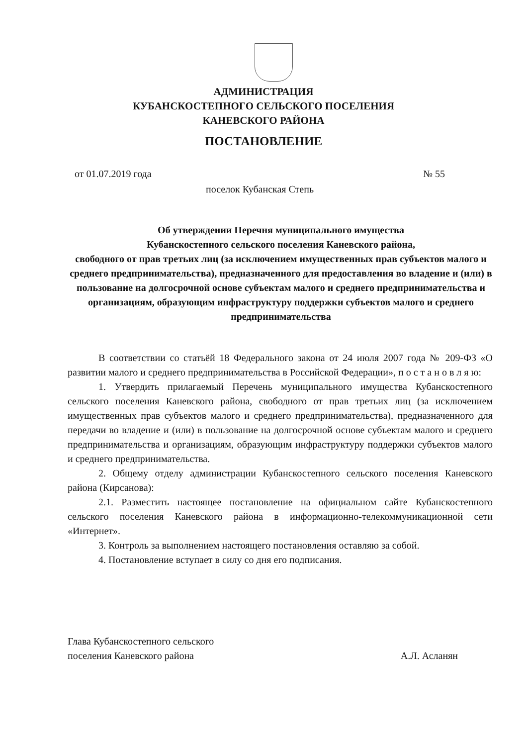АДМИНИСТРАЦИЯ
КУБАНСКОСТЕПНОГО СЕЛЬСКОГО ПОСЕЛЕНИЯ
КАНЕВСКОГО РАЙОНА
ПОСТАНОВЛЕНИЕ
от 01.07.2019 года № 55
поселок Кубанская Степь
Об утверждении Перечня муниципального имущества
Кубанскостепного сельского поселения Каневского района,
свободного от прав третьих лиц (за исключением имущественных прав субъектов малого и среднего предпринимательства), предназначенного для предоставления во владение и (или) в пользование на долгосрочной основе субъектам малого и среднего предпринимательства и организациям, образующим инфраструктуру поддержки субъектов малого и среднего предпринимательства
В соответствии со статьёй 18 Федерального закона от 24 июля 2007 года № 209-ФЗ «О развитии малого и среднего предпринимательства в Российской Федерации», п о с т а н о в л я ю:
1. Утвердить прилагаемый Перечень муниципального имущества Кубанскостепного сельского поселения Каневского района, свободного от прав третьих лиц (за исключением имущественных прав субъектов малого и среднего предпринимательства), предназначенного для передачи во владение и (или) в пользование на долгосрочной основе субъектам малого и среднего предпринимательства и организациям, образующим инфраструктуру поддержки субъектов малого и среднего предпринимательства.
2. Общему отделу администрации Кубанскостепного сельского поселения Каневского района (Кирсанова):
2.1. Разместить настоящее постановление на официальном сайте Кубанскостепного сельского поселения Каневского района в информационно-телекоммуникационной сети «Интернет».
3. Контроль за выполнением настоящего постановления оставляю за собой.
4. Постановление вступает в силу со дня его подписания.
Глава Кубанскостепного сельского
поселения Каневского района
А.Л. Асланян